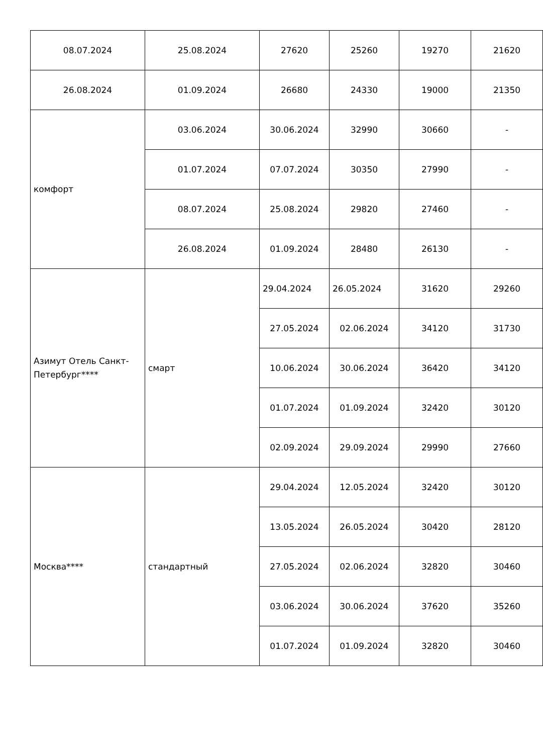| 08.07.2024 | 25.08.2024 | 27620 | 25260 | 19270 | 21620 |
| 26.08.2024 | 01.09.2024 | 26680 | 24330 | 19000 | 21350 |
| комфорт | 03.06.2024 | 30.06.2024 | 32990 | 30660 | - |
| | 01.07.2024 | 07.07.2024 | 30350 | 27990 | - |
| | 08.07.2024 | 25.08.2024 | 29820 | 27460 | - |
| | 26.08.2024 | 01.09.2024 | 28480 | 26130 | - |
| Азимут Отель Санкт-Петербург**** | смарт | 29.04.2024 | 26.05.2024 | 31620 | 29260 |
| | | 27.05.2024 | 02.06.2024 | 34120 | 31730 |
| | | 10.06.2024 | 30.06.2024 | 36420 | 34120 |
| | | 01.07.2024 | 01.09.2024 | 32420 | 30120 |
| | | 02.09.2024 | 29.09.2024 | 29990 | 27660 |
| Москва**** | стандартный | 29.04.2024 | 12.05.2024 | 32420 | 30120 |
| | | 13.05.2024 | 26.05.2024 | 30420 | 28120 |
| | | 27.05.2024 | 02.06.2024 | 32820 | 30460 |
| | | 03.06.2024 | 30.06.2024 | 37620 | 35260 |
| | | 01.07.2024 | 01.09.2024 | 32820 | 30460 |